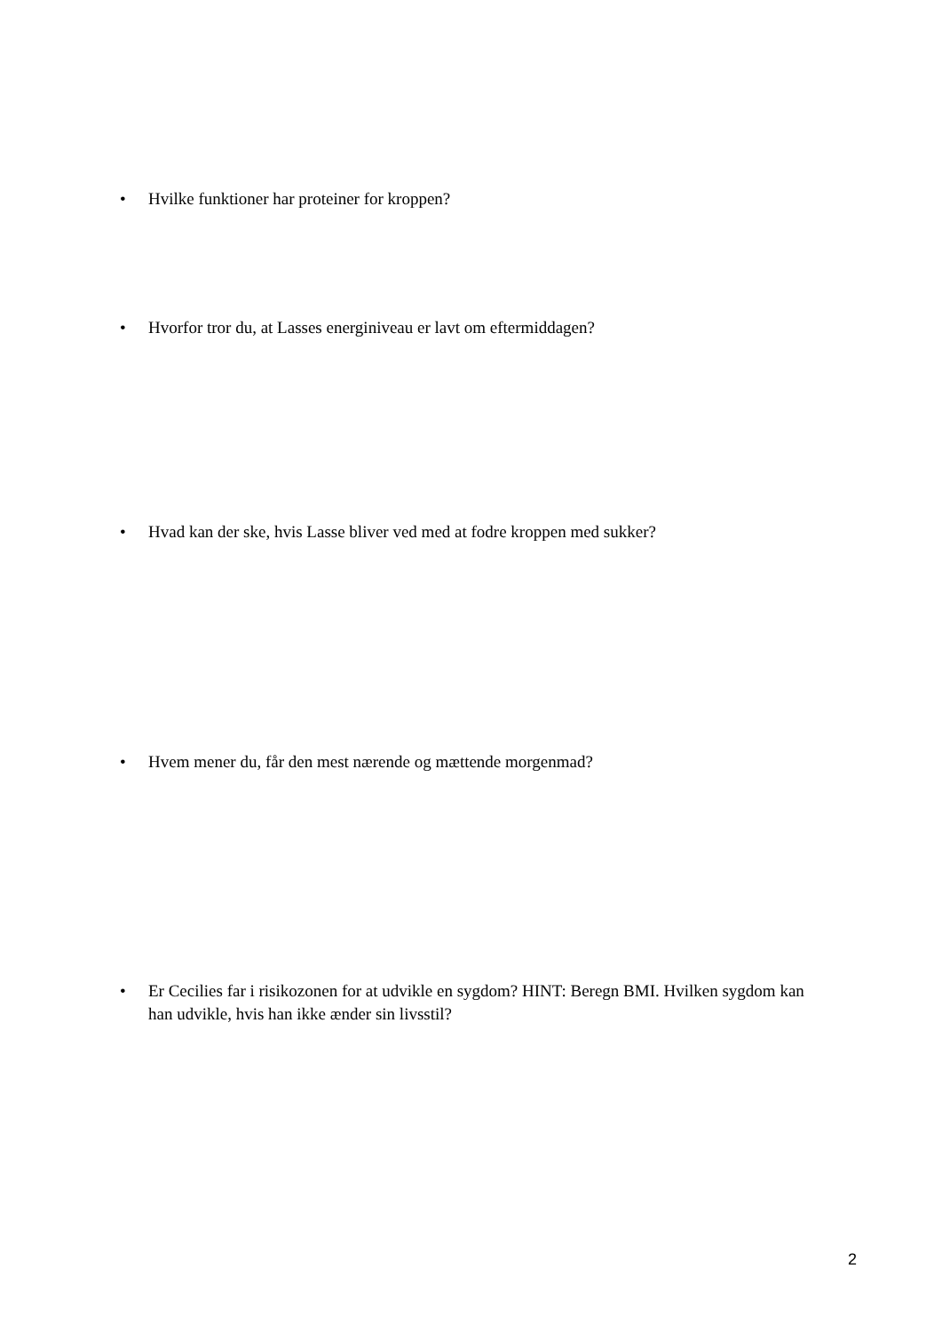• Hvilke funktioner har proteiner for kroppen?
• Hvorfor tror du, at Lasses energiniveau er lavt om eftermiddagen?
• Hvad kan der ske, hvis Lasse bliver ved med at fodre kroppen med sukker?
• Hvem mener du, får den mest nærende og mættende morgenmad?
• Er Cecilies far i risikozonen for at udvikle en sygdom? HINT: Beregn BMI. Hvilken sygdom kan han udvikle, hvis han ikke ænder sin livsstil?
2